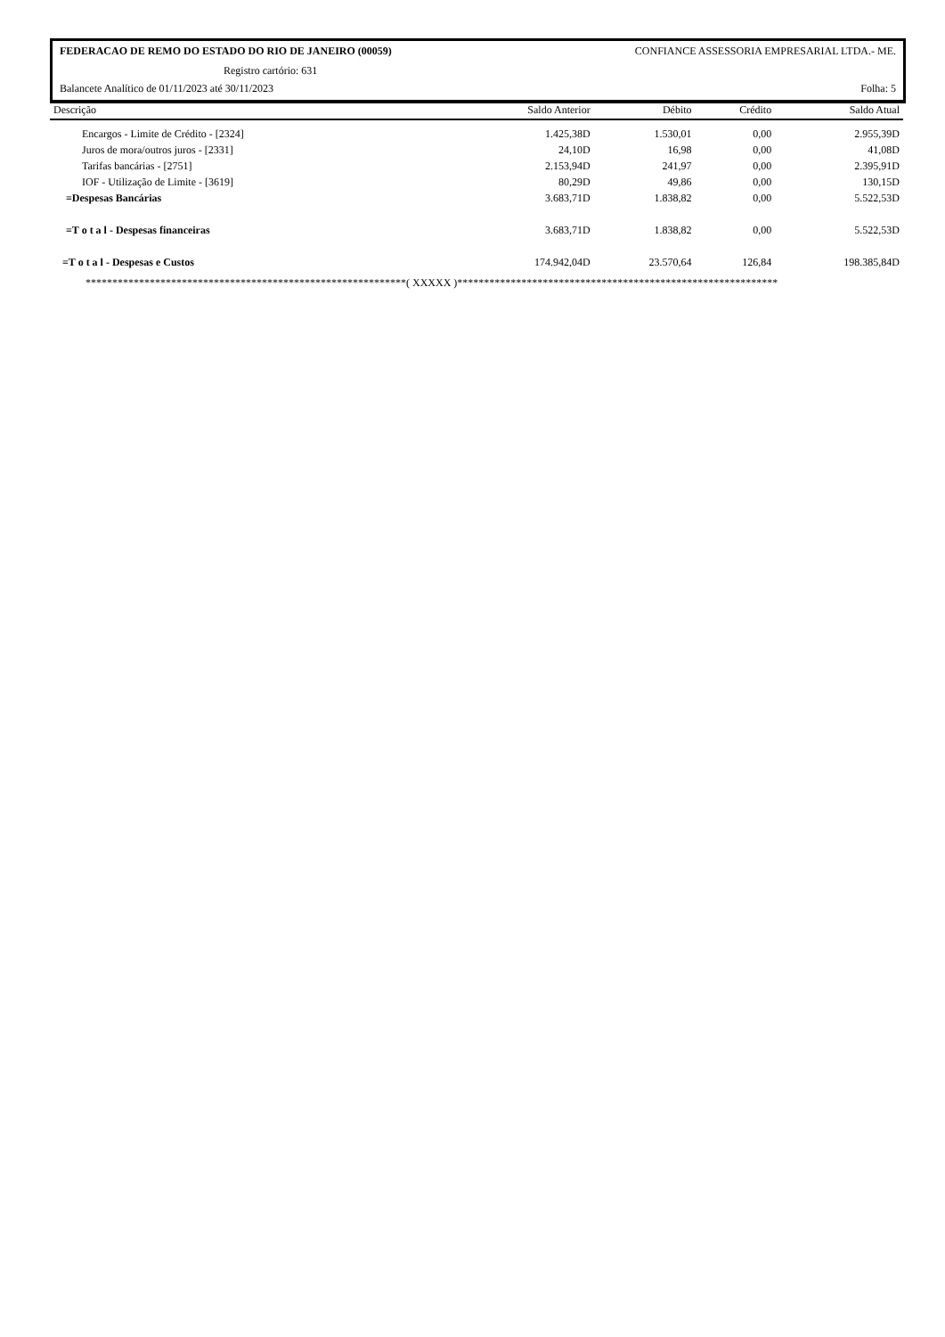FEDERACAO DE REMO DO ESTADO DO RIO DE JANEIRO (00059) CONFIANCE ASSESSORIA EMPRESARIAL LTDA.- ME.
Registro cartório: 631
Balancete Analítico de 01/11/2023 até 30/11/2023 Folha: 5
| Descrição | Saldo Anterior | Débito | Crédito | Saldo Atual |
| --- | --- | --- | --- | --- |
| Encargos - Limite de Crédito - [2324] | 1.425,38D | 1.530,01 | 0,00 | 2.955,39D |
| Juros de mora/outros juros - [2331] | 24,10D | 16,98 | 0,00 | 41,08D |
| Tarifas bancárias - [2751] | 2.153,94D | 241,97 | 0,00 | 2.395,91D |
| IOF - Utilização de Limite - [3619] | 80,29D | 49,86 | 0,00 | 130,15D |
| =Despesas Bancárias | 3.683,71D | 1.838,82 | 0,00 | 5.522,53D |
| =T o t a l - Despesas financeiras | 3.683,71D | 1.838,82 | 0,00 | 5.522,53D |
| =T o t a l - Despesas e Custos | 174.942,04D | 23.570,64 | 126,84 | 198.385,84D |
************************************************************( XXXXX )************************************************************